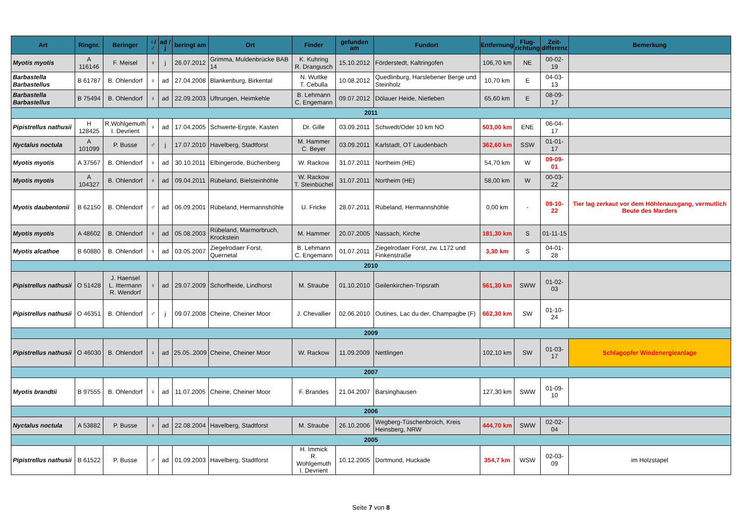| Art | Ringnr. | Beringer | ♀/♂ | ad / j | beringt am | Ort | Finder | gefunden am | Fundort | Entfernung | Flug- richtung | Zeit- differenz | Bemerkung |
| --- | --- | --- | --- | --- | --- | --- | --- | --- | --- | --- | --- | --- | --- |
| Myotis myotis | A 116146 | F. Meisel | ♀ | j | 26.07.2012 | Grimma, Muldenbrücke BAB 14 | K. Kuhring R. Drangusch | 15.10.2012 | Förderstedt, Kaltringofen | 106,70 km | NE | 00-02-19 | |
| Barbastella Barbastellus | B 61787 | B. Ohlendorf | ♀ | ad | 27.04.2008 | Blankenburg, Birkental | N. Wuttke T. Cebulla | 10.08.2012 | Quedlinburg, Harslebener Berge und Steinholz | 10,70 km | E | 04-03-13 | |
| Barbastella Barbastellus | B 75494 | B. Ohlendorf | ♀ | ad | 22.09.2003 | Uftrungen, Heimkehle | B. Lehmann C. Engemann | 09.07.2012 | Dölauer Heide, Nietleben | 65,60 km | E | 08-09-17 | |
| 2011 | | | | | | | | | | | | | |
| Pipistrellus nathusii | H 128425 | R.Wohlgemuth I. Devrient | ♀ | ad | 17.04.2005 | Schwerte-Ergste, Kasten | Dr. Gille | 03.09.2011 | Schwedt/Oder 10 km NO | 503,00 km | ENE | 06-04-17 | |
| Nyctalus noctula | A 101099 | P. Busse | ♂ | j | 17.07.2010 | Havelberg, Stadtforst | M. Hammer C. Beyer | 03.09.2011 | Karlstadt, OT Laudenbach | 362,60 km | SSW | 01-01-17 | |
| Myotis myotis | A 37567 | B. Ohlendorf | ♀ | ad | 30.10.2011 | Elbingerode, Büchenberg | W. Rackow | 31.07.2011 | Northeim (HE) | 54,70 km | W | 09-09-01 | |
| Myotis myotis | A 104327 | B. Ohlendorf | ♀ | ad | 09.04.2011 | Rübeland, Bielsteinhöhle | W. Rackow T. Steinbüchel | 31.07.2011 | Northeim (HE) | 58,00 km | W | 00-03-22 | |
| Myotis daubentonii | B 62150 | B. Ohlendorf | ♂ | ad | 06.09.2001 | Rübeland, Hermannshöhle | U. Fricke | 28.07.2011 | Rübeland, Hermannshöhle | 0,00 km | - | 09-10-22 | Tier lag zerkaut vor dem Höhlenausgang, vermutlich Beute des Marders |
| Myotis myotis | A 48602 | B. Ohlendorf | ♀ | ad | 05.08.2003 | Rübeland, Marmorbruch, Krockstein | M. Hammer | 20.07.2005 | Nassach, Kirche | 181,30 km | S | 01-11-15 | |
| Myotis alcathoe | B 60880 | B. Ohlendorf | ♀ | ad | 03.05.2007 | Ziegelrodaer Forst, Quernetal | B. Lehmann C. Engemann | 01.07.2011 | Ziegelrodaer Forst, zw. L172 und Finkenstraße | 3,30 km | S | 04-01-28 | |
| 2010 | | | | | | | | | | | | | |
| Pipistrellus nathusii | O 51428 | J. Haensel L. Ittermann R. Wendorf | ♀ | ad | 29.07.2009 | Schorfheide, Lindhorst | M. Straube | 01.10.2010 | Geilenkirchen-Tripsrath | 561,30 km | SWW | 01-02-03 | |
| Pipistrellus nathusii | O 46351 | B. Ohlendorf | ♂ | j | 09.07.2008 | Cheine, Cheiner Moor | J. Chevallier | 02.06.2010 | Outines, Lac du der, Champagbe (F) | 662,30 km | SW | 01-10-24 | |
| 2009 | | | | | | | | | | | | | |
| Pipistrellus nathusii | O 46030 | B. Ohlendorf | ♀ | ad | 25.05..2009 | Cheine, Cheiner Moor | W. Rackow | 11.09.2009 | Nettlingen | 102,10 km | SW | 01-03-17 | Schlagopfer Windenergieanlage |
| 2007 | | | | | | | | | | | | | |
| Myotis brandtii | B 97555 | B. Ohlendorf | ♀ | ad | 11.07.2005 | Cheine, Cheiner Moor | F. Brandes | 21.04.2007 | Barsinghausen | 127,30 km | SWW | 01-09-10 | |
| 2006 | | | | | | | | | | | | | |
| Nyctalus noctula | A 53882 | P. Busse | ♀ | ad | 22.08.2004 | Havelberg, Stadtforst | M. Straube | 26.10.2006 | Wegberg-Tüschenbroich, Kreis Heinsberg, NRW | 444,70 km | SWW | 02-02-04 | |
| 2005 | | | | | | | | | | | | | |
| Pipistrellus nathusii | B 61522 | P. Busse | ♂ | ad | 01.09.2003 | Havelberg, Stadtforst | H. Immick R. Wohlgemuth I. Devrient | 10.12.2005 | Dortmund, Huckade | 354,7 km | WSW | 02-03-09 | im Holzstapel |
Seite 7 von 8